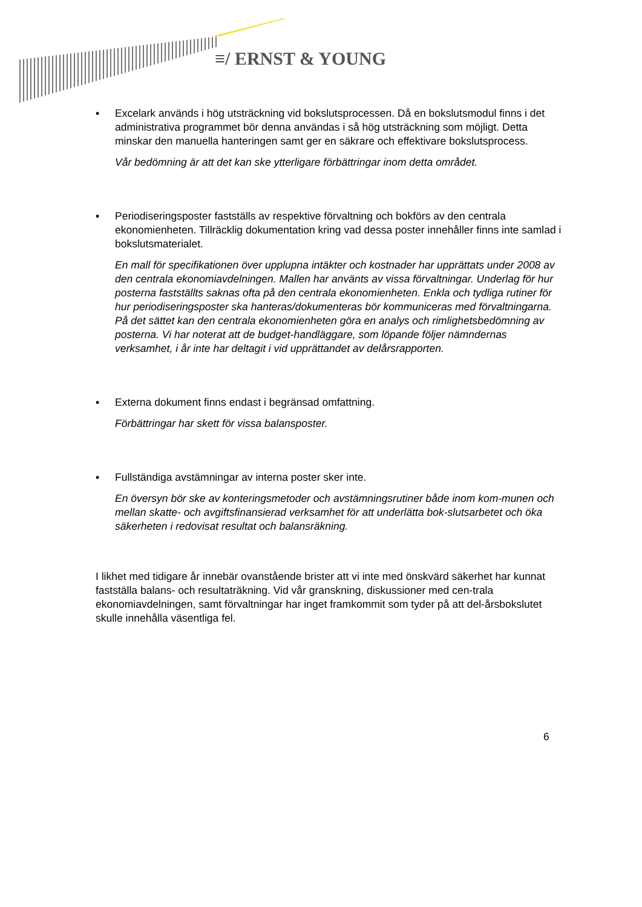≡/ ERNST & YOUNG
▪ Excelark används i hög utsträckning vid bokslutsprocessen. Då en bokslutsmodul finns i det administrativa programmet bör denna användas i så hög utsträckning som möjligt. Detta minskar den manuella hanteringen samt ger en säkrare och effektivare bokslutsprocess.
Vår bedömning är att det kan ske ytterligare förbättringar inom detta området.
▪ Periodiseringsposter fastställs av respektive förvaltning och bokförs av den centrala ekonomienheten. Tillräcklig dokumentation kring vad dessa poster innehåller finns inte samlad i bokslutsmaterialet.
En mall för specifikationen över upplupna intäkter och kostnader har upprättats under 2008 av den centrala ekonomiavdelningen. Mallen har använts av vissa förvaltningar. Underlag för hur posterna fastställts saknas ofta på den centrala ekonomienheten. Enkla och tydliga rutiner för hur periodiseringsposter ska hanteras/dokumenteras bör kommuniceras med förvaltningarna. På det sättet kan den centrala ekonomienheten göra en analys och rimlighetsbedömning av posterna. Vi har noterat att de budget-handläggare, som löpande följer nämndernas verksamhet, i år inte har deltagit i vid upprättandet av delårsrapporten.
▪ Externa dokument finns endast i begränsad omfattning.
Förbättringar har skett för vissa balansposter.
▪ Fullständiga avstämningar av interna poster sker inte.
En översyn bör ske av konteringsmetoder och avstämningsrutiner både inom kom-munen och mellan skatte- och avgiftsfinansierad verksamhet för att underlätta bok-slutsarbetet och öka säkerheten i redovisat resultat och balansräkning.
I likhet med tidigare år innebär ovanstående brister att vi inte med önskvärd säkerhet har kunnat fastställa balans- och resultaträkning. Vid vår granskning, diskussioner med cen-trala ekonomiavdelningen, samt förvaltningar har inget framkommit som tyder på att del-årsbokslutet skulle innehålla väsentliga fel.
6